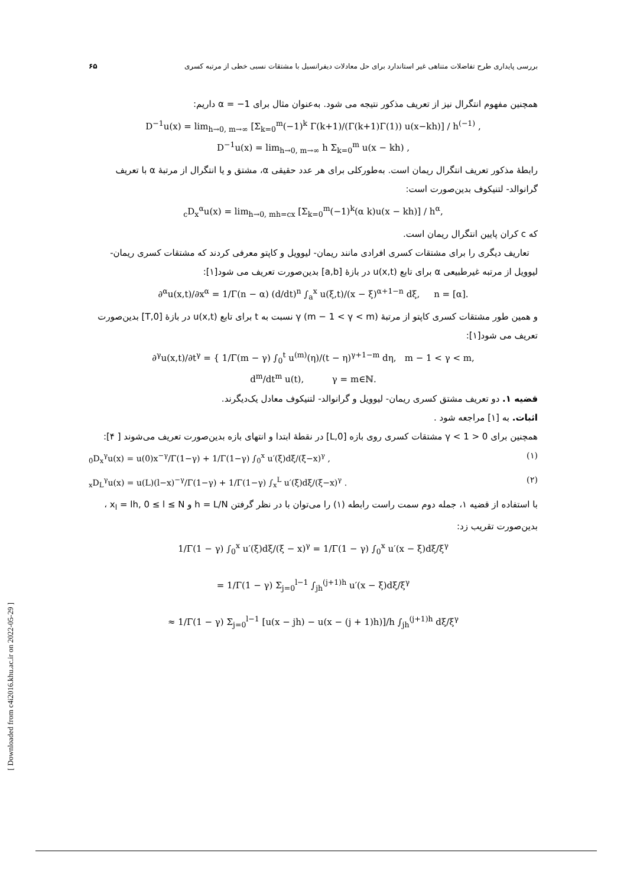بررسی پایداری طرح تفاضلات متناهی غیر استاندارد برای حل معادلات دیفرانسیل با مشتقات نسبی خطی از مرتبه کسری ۶۵
همچنین مفهوم انتگرال نیز از تعریف مذکور نتیجه می شود. به‌عنوان مثال برای α = −1 داریم:
D<sup>−1</sup>u(x) = lim<sub>h→0, m→∞</sub> [Σ<sub>k=0</sub><sup>m</sup>(−1)<sup>k</sup> Γ(k+1)/(Γ(k+1)Γ(1)) u(x−kh)] / h<sup>(−1)</sup> ,
D<sup>−1</sup>u(x) = lim<sub>h→0, m→∞</sub> h Σ<sub>k=0</sub><sup>m</sup> u(x − kh) ,
رابطهٔ مذکور تعریف انتگرال ریمان است. به‌طورکلی برای هر عدد حقیقی α، مشتق و یا انتگرال از مرتبهٔ α با تعریف گرانوالد- لتنیکوف بدین‌صورت است:
<sub>c</sub>D<sub>x</sub><sup>α</sup>u(x) = lim<sub>h→0, mh=cx</sub> [Σ<sub>k=0</sub><sup>m</sup>(−1)<sup>k</sup>(α k)u(x − kh)] / h<sup>α</sup>,
که c کران پایین انتگرال ریمان است.
تعاریف دیگری را برای مشتقات کسری افرادی مانند ریمان- لیوویل و کاپتو معرفی کردند که مشتقات کسری ریمان- لیوویل از مرتبه غیرطبیعی α برای تابع u(x,t) در بازهٔ [a,b] بدین‌صورت تعریف می شود[۱]:
∂<sup>α</sup>u(x,t)/∂x<sup>α</sup> = 1/Γ(n − α) (d/dt)<sup>n</sup> ∫<sub>a</sub><sup>x</sup> u(ξ,t)/(x − ξ)<sup>α+1−n</sup> dξ, n = [α].
و همین طور مشتقات کسری کاپتو از مرتبهٔ γ (m − 1 < γ < m) نسبت به t برای تابع u(x,t) در بازهٔ [0,T] بدین‌صورت تعریف می شود[۱]:
∂<sup>γ</sup>u(x,t)/∂t<sup>γ</sup> = { 1/Γ(m − γ) ∫<sub>0</sub><sup>t</sup> u<sup>(m)</sup>(η)/(t − η)<sup>γ+1−m</sup> dη, m − 1 < γ < m,
d<sup>m</sup>/dt<sup>m</sup> u(t), γ = m∈ℕ.
قضیه ۱. دو تعریف مشتق کسری ریمان- لیوویل و گرانوالد- لتنیکوف معادل یک‌دیگرند.
اثبات. به [۱] مراجعه شود .
همچنین برای 0 < γ < 1 مشتقات کسری روی بازه [0,L] در نقطهٔ ابتدا و انتهای بازه بدین‌صورت تعریف می‌شوند [ ۴]:
<sub>0</sub>D<sub>x</sub><sup>γ</sup>u(x) = u(0)x<sup>−γ</sup>/Γ(1−γ) + 1/Γ(1−γ) ∫<sub>0</sub><sup>x</sup> u′(ξ)dξ/(ξ−x)<sup>γ</sup> , (۱)
<sub>x</sub>D<sub>L</sub><sup>γ</sup>u(x) = u(L)(l−x)<sup>−γ</sup>/Γ(1−γ) + 1/Γ(1−γ) ∫<sub>x</sub><sup>L</sup> u′(ξ)dξ/(ξ−x)<sup>γ</sup> . (۲)
با استفاده از قضیه ۱، جمله دوم سمت راست رابطه (۱) را می‌توان با در نظر گرفتن h = L/N و x<sub>l</sub> = lh, 0 ≤ l ≤ N ، بدین‌صورت تقریب زد:
1/Γ(1 − γ) ∫<sub>0</sub><sup>x</sup> u′(ξ)dξ/(ξ − x)<sup>γ</sup> = 1/Γ(1 − γ) ∫<sub>0</sub><sup>x</sup> u′(x − ξ)dξ/ξ<sup>γ</sup>
= 1/Γ(1 − γ) Σ<sub>j=0</sub><sup>l−1</sup> ∫<sub>jh</sub><sup>(j+1)h</sup> u′(x − ξ)dξ/ξ<sup>γ</sup>
≈ 1/Γ(1 − γ) Σ<sub>j=0</sub><sup>l−1</sup> [u(x − jh) − u(x − (j + 1)h)]/h ∫<sub>jh</sub><sup>(j+1)h</sup> dξ/ξ<sup>γ</sup>
[ Downloaded from c4i2016.khu.ac.ir on 2022-05-29 ]